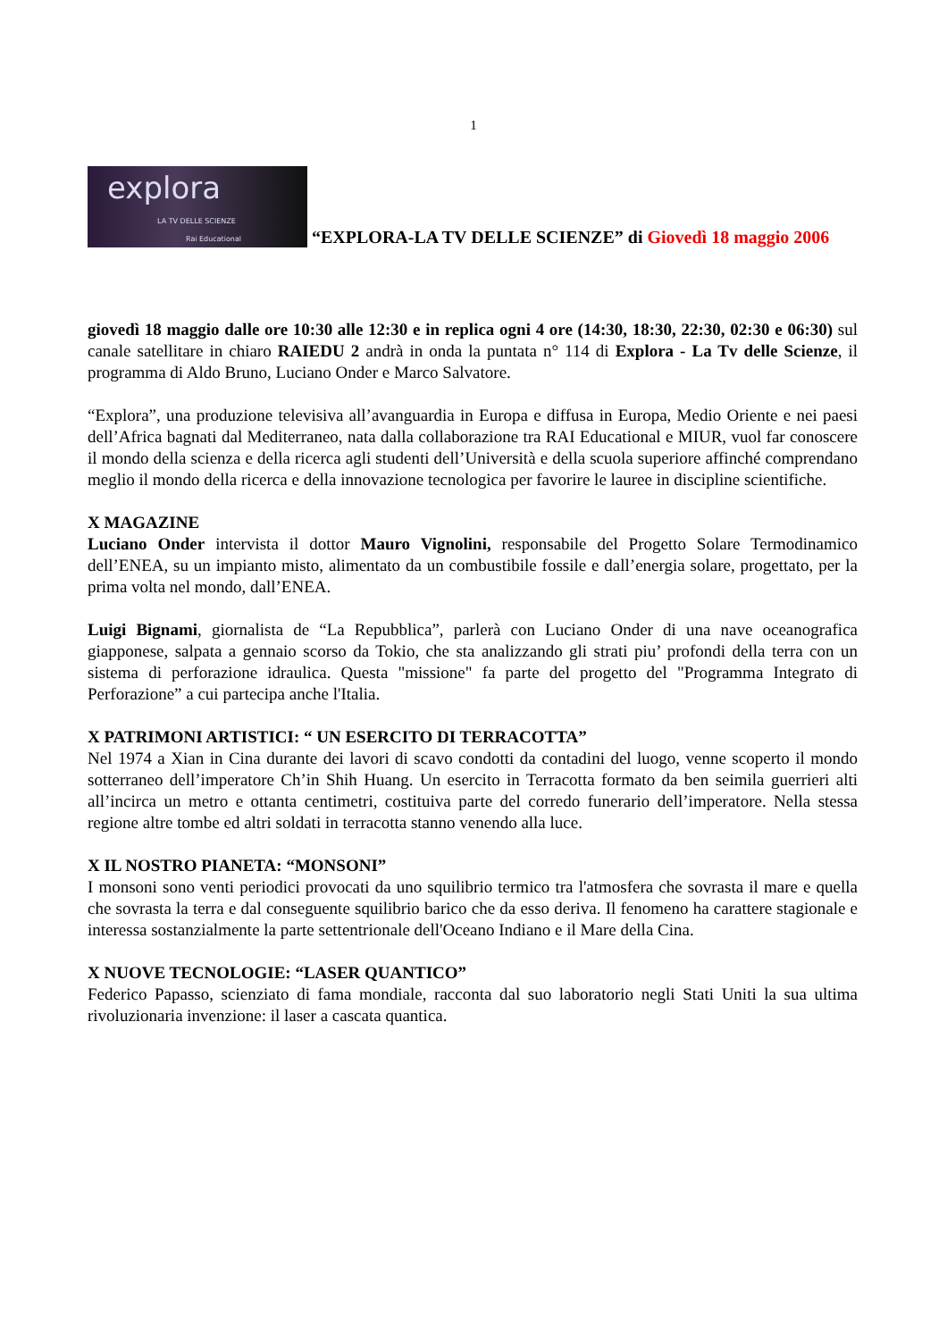1
explora
LA TV DELLE SCIENZE
Rai Educational
“EXPLORA-LA TV DELLE SCIENZE” di Giovedì 18 maggio 2006
giovedì 18 maggio dalle ore 10:30 alle 12:30 e in replica ogni 4 ore (14:30, 18:30, 22:30, 02:30 e 06:30) sul canale satellitare in chiaro RAIEDU 2 andrà in onda la puntata n° 114 di Explora - La Tv delle Scienze, il programma di Aldo Bruno, Luciano Onder e Marco Salvatore.
“Explora”, una produzione televisiva all’avanguardia in Europa e diffusa in Europa, Medio Oriente e nei paesi dell’Africa bagnati dal Mediterraneo, nata dalla collaborazione tra RAI Educational e MIUR, vuol far conoscere il mondo della scienza e della ricerca agli studenti dell’Università e della scuola superiore affinché comprendano meglio il mondo della ricerca e della innovazione tecnologica per favorire le lauree in discipline scientifiche.
X MAGAZINE
Luciano Onder intervista il dottor Mauro Vignolini, responsabile del Progetto Solare Termodinamico dell’ENEA, su un impianto misto, alimentato da un combustibile fossile e dall’energia solare, progettato, per la prima volta nel mondo, dall’ENEA.
Luigi Bignami, giornalista de “La Repubblica”, parlerà con Luciano Onder di una nave oceanografica giapponese, salpata a gennaio scorso da Tokio, che sta analizzando gli strati piu’ profondi della terra con un sistema di perforazione idraulica. Questa "missione" fa parte del progetto del "Programma Integrato di Perforazione” a cui partecipa anche l'Italia.
X PATRIMONI ARTISTICI: “ UN ESERCITO DI TERRACOTTA”
Nel 1974 a Xian in Cina durante dei lavori di scavo condotti da contadini del luogo, venne scoperto il mondo sotterraneo dell’imperatore Ch’in Shih Huang. Un esercito in Terracotta formato da ben seimila guerrieri alti all’incirca un metro e ottanta centimetri, costituiva parte del corredo funerario dell’imperatore. Nella stessa regione altre tombe ed altri soldati in terracotta stanno venendo alla luce.
X IL NOSTRO PIANETA: “MONSONI”
I monsoni sono venti periodici provocati da uno squilibrio termico tra l'atmosfera che sovrasta il mare e quella che sovrasta la terra e dal conseguente squilibrio barico che da esso deriva. Il fenomeno ha carattere stagionale e interessa sostanzialmente la parte settentrionale dell'Oceano Indiano e il Mare della Cina.
X NUOVE TECNOLOGIE: “LASER QUANTICO”
Federico Papasso, scienziato di fama mondiale, racconta dal suo laboratorio negli Stati Uniti la sua ultima rivoluzionaria invenzione: il laser a cascata quantica.